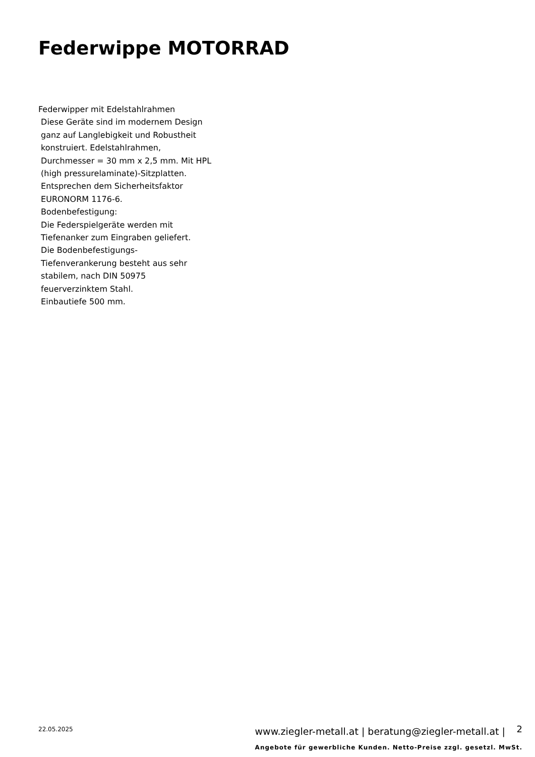Federwippe MOTORRAD
Federwipper mit Edelstahlrahmen
Diese Geräte sind im modernem Design
ganz auf Langlebigkeit und Robustheit
konstruiert. Edelstahlrahmen,
Durchmesser = 30 mm x 2,5 mm. Mit HPL
(high pressurelaminate)-Sitzplatten.
Entsprechen dem Sicherheitsfaktor
EURONORM 1176-6.
Bodenbefestigung:
Die Federspielgeräte werden mit
Tiefenanker zum Eingraben geliefert.
Die Bodenbefestigungs-
Tiefenverankerung besteht aus sehr
stabilem, nach DIN 50975
feuerverzinktem Stahl.
Einbautiefe 500 mm.
22.05.2025
www.ziegler-metall.at | beratung@ziegler-metall.at |
2
Angebote für gewerbliche Kunden. Netto-Preise zzgl. gesetzl. MwSt.